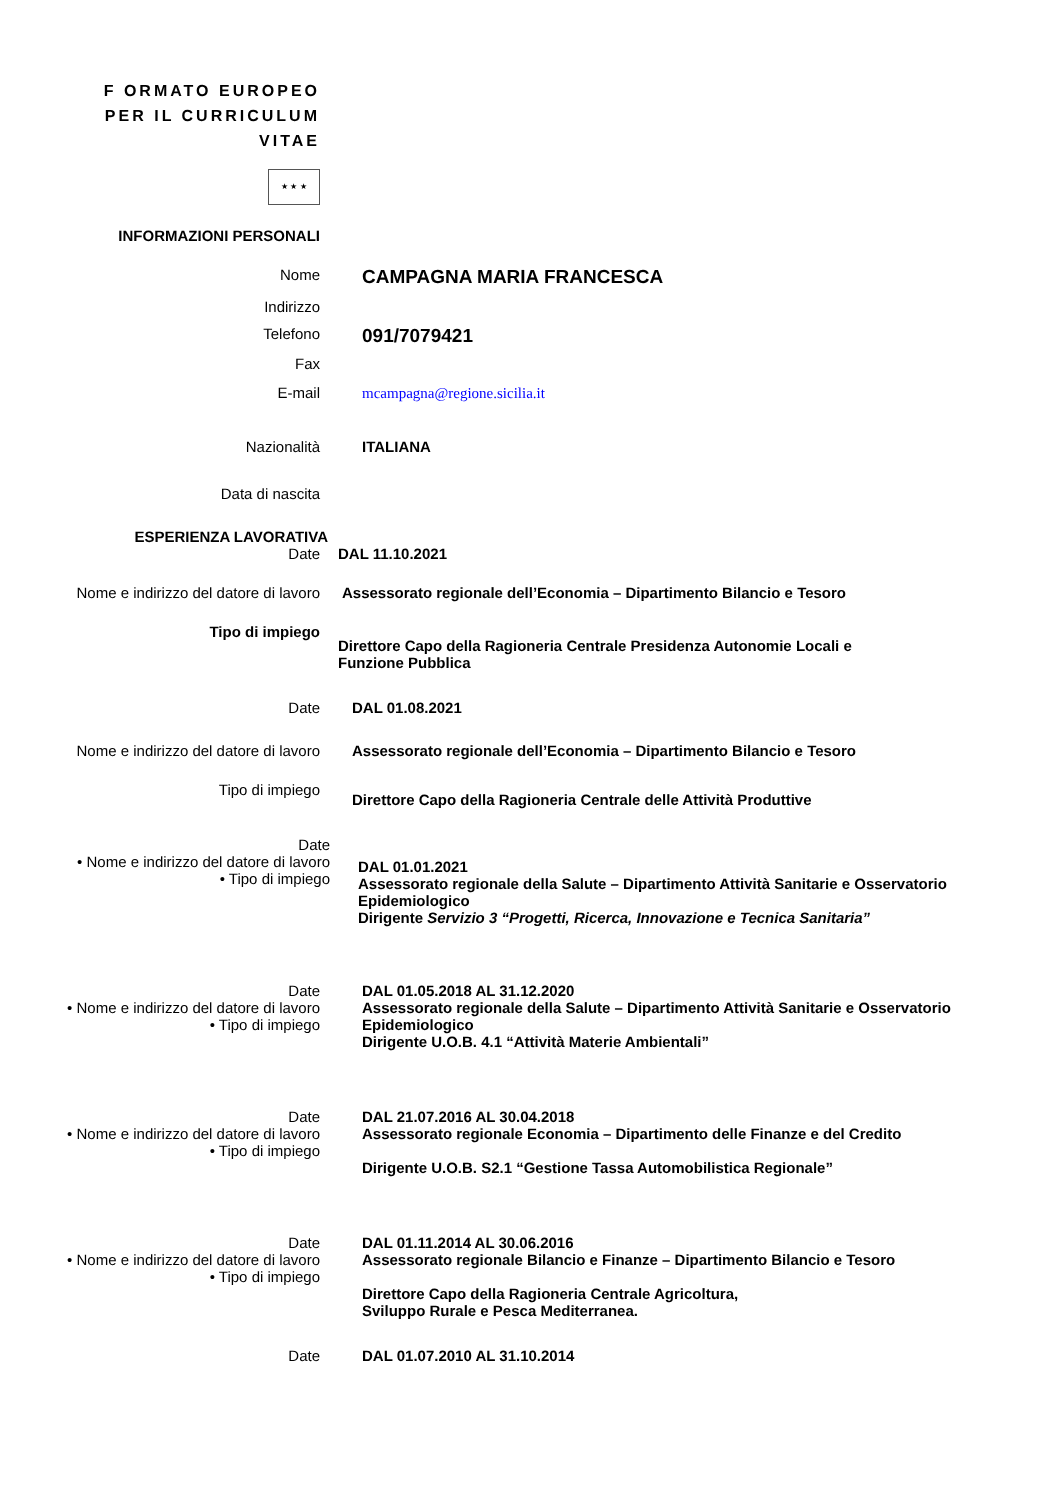F ORMATO EUROPEO
PER IL CURRICULUM
VITAE
★ ★ ★
INFORMAZIONI PERSONALI
Nome
CAMPAGNA MARIA FRANCESCA
Indirizzo
Telefono
091/7079421
Fax
E-mail mcampagna@regione.sicilia.it
Nazionalità ITALIANA
Data di nascita
ESPERIENZA LAVORATIVA
Date DAL 11.10.2021
Nome e indirizzo del datore di lavoro
Assessorato regionale dell’Economia – Dipartimento Bilancio e Tesoro
Tipo di impiego
Direttore Capo della Ragioneria Centrale Presidenza Autonomie Locali e Funzione Pubblica
Date DAL 01.08.2021
Nome e indirizzo del datore di lavoro
Assessorato regionale dell’Economia – Dipartimento Bilancio e Tesoro
Tipo di impiego
Direttore Capo della Ragioneria Centrale delle Attività Produttive
Date
• Nome e indirizzo del datore di lavoro
• Tipo di impiego
DAL 01.01.2021
Assessorato regionale della Salute – Dipartimento Attività Sanitarie e Osservatorio Epidemiologico
Dirigente Servizio 3 “Progetti, Ricerca, Innovazione e Tecnica Sanitaria”
Date
• Nome e indirizzo del datore di lavoro
• Tipo di impiego
DAL 01.05.2018 AL 31.12.2020
Assessorato regionale della Salute – Dipartimento Attività Sanitarie e Osservatorio Epidemiologico
Dirigente U.O.B. 4.1 “Attività Materie Ambientali”
Date
• Nome e indirizzo del datore di lavoro
• Tipo di impiego
DAL 21.07.2016 AL 30.04.2018
Assessorato regionale Economia – Dipartimento delle Finanze e del Credito
Dirigente U.O.B. S2.1 “Gestione Tassa Automobilistica Regionale”
Date
• Nome e indirizzo del datore di lavoro
• Tipo di impiego
DAL 01.11.2014 AL 30.06.2016
Assessorato regionale Bilancio e Finanze – Dipartimento Bilancio e Tesoro
Direttore Capo della Ragioneria Centrale Agricoltura,
Sviluppo Rurale e Pesca Mediterranea.
Date DAL 01.07.2010 AL 31.10.2014